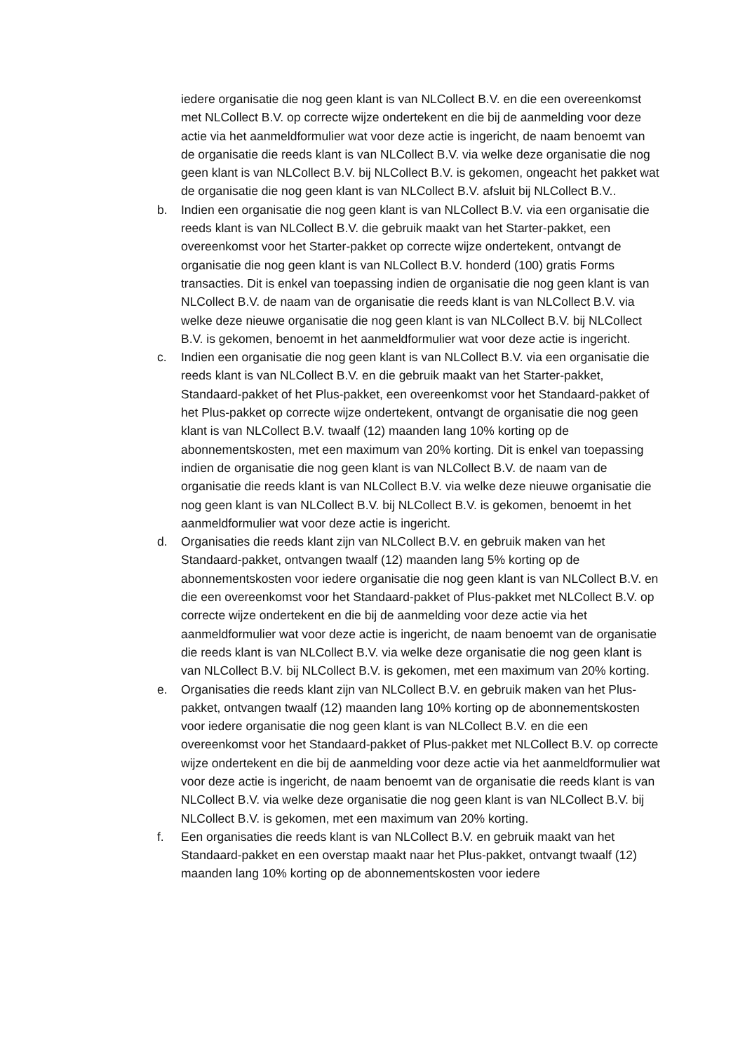iedere organisatie die nog geen klant is van NLCollect B.V. en die een overeenkomst met NLCollect B.V. op correcte wijze ondertekent en die bij de aanmelding voor deze actie via het aanmeldformulier wat voor deze actie is ingericht, de naam benoemt van de organisatie die reeds klant is van NLCollect B.V. via welke deze organisatie die nog geen klant is van NLCollect B.V. bij NLCollect B.V. is gekomen, ongeacht het pakket wat de organisatie die nog geen klant is van NLCollect B.V. afsluit bij NLCollect B.V..
b. Indien een organisatie die nog geen klant is van NLCollect B.V. via een organisatie die reeds klant is van NLCollect B.V. die gebruik maakt van het Starter-pakket, een overeenkomst voor het Starter-pakket op correcte wijze ondertekent, ontvangt de organisatie die nog geen klant is van NLCollect B.V. honderd (100) gratis Forms transacties. Dit is enkel van toepassing indien de organisatie die nog geen klant is van NLCollect B.V. de naam van de organisatie die reeds klant is van NLCollect B.V. via welke deze nieuwe organisatie die nog geen klant is van NLCollect B.V. bij NLCollect B.V. is gekomen, benoemt in het aanmeldformulier wat voor deze actie is ingericht.
c. Indien een organisatie die nog geen klant is van NLCollect B.V. via een organisatie die reeds klant is van NLCollect B.V. en die gebruik maakt van het Starter-pakket, Standaard-pakket of het Plus-pakket, een overeenkomst voor het Standaard-pakket of het Plus-pakket op correcte wijze ondertekent, ontvangt de organisatie die nog geen klant is van NLCollect B.V. twaalf (12) maanden lang 10% korting op de abonnementskosten, met een maximum van 20% korting. Dit is enkel van toepassing indien de organisatie die nog geen klant is van NLCollect B.V. de naam van de organisatie die reeds klant is van NLCollect B.V. via welke deze nieuwe organisatie die nog geen klant is van NLCollect B.V. bij NLCollect B.V. is gekomen, benoemt in het aanmeldformulier wat voor deze actie is ingericht.
d. Organisaties die reeds klant zijn van NLCollect B.V. en gebruik maken van het Standaard-pakket, ontvangen twaalf (12) maanden lang 5% korting op de abonnementskosten voor iedere organisatie die nog geen klant is van NLCollect B.V. en die een overeenkomst voor het Standaard-pakket of Plus-pakket met NLCollect B.V. op correcte wijze ondertekent en die bij de aanmelding voor deze actie via het aanmeldformulier wat voor deze actie is ingericht, de naam benoemt van de organisatie die reeds klant is van NLCollect B.V. via welke deze organisatie die nog geen klant is van NLCollect B.V. bij NLCollect B.V. is gekomen, met een maximum van 20% korting.
e. Organisaties die reeds klant zijn van NLCollect B.V. en gebruik maken van het Plus-pakket, ontvangen twaalf (12) maanden lang 10% korting op de abonnementskosten voor iedere organisatie die nog geen klant is van NLCollect B.V. en die een overeenkomst voor het Standaard-pakket of Plus-pakket met NLCollect B.V. op correcte wijze ondertekent en die bij de aanmelding voor deze actie via het aanmeldformulier wat voor deze actie is ingericht, de naam benoemt van de organisatie die reeds klant is van NLCollect B.V. via welke deze organisatie die nog geen klant is van NLCollect B.V. bij NLCollect B.V. is gekomen, met een maximum van 20% korting.
f. Een organisaties die reeds klant is van NLCollect B.V. en gebruik maakt van het Standaard-pakket en een overstap maakt naar het Plus-pakket, ontvangt twaalf (12) maanden lang 10% korting op de abonnementskosten voor iedere